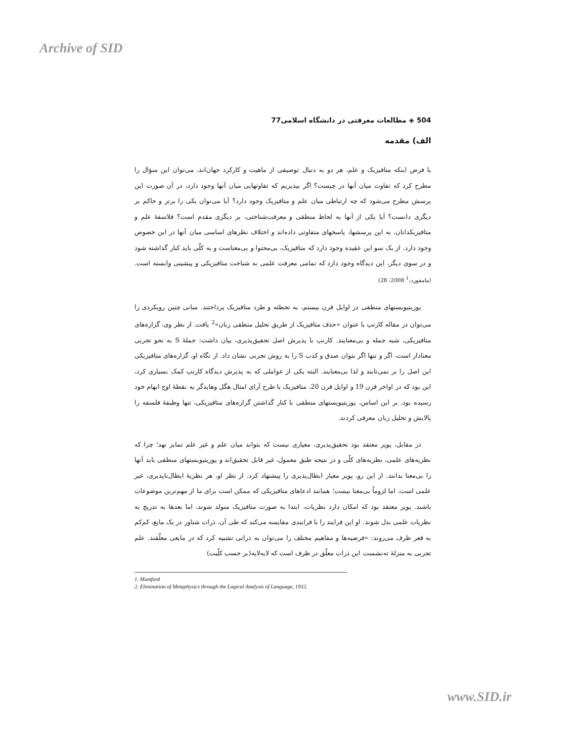Archive of SID
504 ◈ مطالعات معرفتی در دانشگاه اسلامی77
الف) مقدمه
با فرض اینکه متافیزیک و علم، هر دو به دنبال توصیفی از ماهیت و کارکرد جهان‌اند، می‌توان این سؤال را مطرح کرد که تفاوت میان آنها در چیست؟ اگر بپذیریم که تفاوتهایی میان آنها وجود دارد، در آن صورت این پرسش مطرح می‌شود که چه ارتباطی میان علم و متافیزیک وجود دارد؟ آیا می‌توان یکی را برتر و حاکم بر دیگری دانست؟ آیا یکی از آنها به لحاظ منطقی و معرفت‌شناختی، بر دیگری مقدم است؟ فلاسفهٔ علم و متافیزیکدانان، به این پرسشها، پاسخهای متفاوتی داده‌اند و اختلاف نظرهای اساسی میان آنها در این خصوص وجود دارد. از یک سو این عقیده وجود دارد که متافیزیک، بی‌محتوا و بی‌معناست و به کلّی باید کنار گذاشته شود و در سوی دیگر، این دیدگاه وجود دارد که تمامی معرفت علمی به شناخت متافیزیکی و پیشینی وابسته است.(مامفورد،<sup>1</sup> 2008: 28)
پوزیتیویستهای منطقی در اوایل قرن بیستم، به تخطئه و طرد متافیزیک پرداختند. مبانی چنین رویکردی را می‌توان در مقاله کارنپ با عنوان «حذف متافیزیک از طریق تحلیل منطقی زبان»<sup>2</sup> یافت. از نظر وی، گزاره‌های متافیزیکی، شبه جمله و بی‌معنایند. کارنپ با پذیرش اصل تحقیق‌پذیری، بیان داشت: جملهٔ S به نحو تجربی معنادار است، اگر و تنها اگر بتوان صدق و کذب S را به روش تجربی نشان داد. از نگاه او، گزاره‌های متافیزیکی این اصل را بر نمی‌تابند و لذا بی‌معنایند. البته یکی از عواملی که به پذیرش دیدگاه کارنپ کمک بسیاری کرد، این بود که در اواخر قرن 19 و اوایل قرن 20، متافیزیک با طرح آرای امثال هگل وهایدگر به نقطهٔ اوج ابهام خود رسیده بود. بر این اساس، پوزیتیویستهای منطقی با کنار گذاشتن گزاره‌های متافیزیکی، تنها وظیفهٔ فلسفه را پالایش و تحلیل زبان معرفی کردند.
در مقابل، پوپر معتقد بود تحقیق‌پذیری، معیاری نیست که بتواند میان علم و غیر علم تمایز نهد؛ چرا که نظریه‌های علمی، نظریه‌های کلّی و در نتیجه طبق معمول، غیر قابل تحقیق‌اند و پوزیتیویستهای منطقی باید آنها را بی‌معنا بدانند. از این رو، پوپر معیار ابطال‌پذیری را پیشنهاد کرد. از نظر او، هر نظریهٔ ابطال‌ناپذیری، غیر علمی است، اما لزوماً بی‌معنا نیست؛ همانند ادعاهای متافیزیکی که ممکن است برای ما از مهم‌ترین موضوعات باشند. پوپر معتقد بود که امکان دارد نظریات، ابتدا به صورت متافیزیک متولد شوند، اما بعدها به تدریج به نظریات علمی بدل شوند. او این فرایند را با فرایندی مقایسه می‌کند که طی آن، ذرات شناور در یک مایع، کم‌کم به قعر ظرف می‌روند: «فرضیه‌ها و مفاهیم مختلف را می‌توان به ذراتی تشبیه کرد که در مایعی معلّقند. علم تجربی به منزلهٔ ته‌نشست این ذرات معلّق در ظرف است که لایه‌لایه(بر حسب کلّیت)
1. Mumford
2. Elimination of Metaphysics through the Logical Analysis of Language, 1932.
www.SID.ir